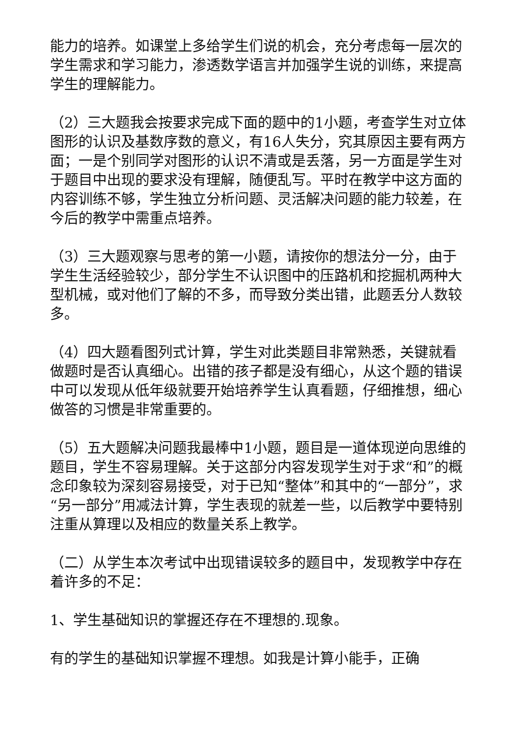能力的培养。如课堂上多给学生们说的机会，充分考虑每一层次的学生需求和学习能力，渗透数学语言并加强学生说的训练，来提高学生的理解能力。
（2）三大题我会按要求完成下面的题中的1小题，考查学生对立体图形的认识及基数序数的意义，有16人失分，究其原因主要有两方面；一是个别同学对图形的认识不清或是丢落，另一方面是学生对于题目中出现的要求没有理解，随便乱写。平时在教学中这方面的内容训练不够，学生独立分析问题、灵活解决问题的能力较差，在今后的教学中需重点培养。
（3）三大题观察与思考的第一小题，请按你的想法分一分，由于学生生活经验较少，部分学生不认识图中的压路机和挖掘机两种大型机械，或对他们了解的不多，而导致分类出错，此题丢分人数较多。
（4）四大题看图列式计算，学生对此类题目非常熟悉，关键就看做题时是否认真细心。出错的孩子都是没有细心，从这个题的错误中可以发现从低年级就要开始培养学生认真看题，仔细推想，细心做答的习惯是非常重要的。
（5）五大题解决问题我最棒中1小题，题目是一道体现逆向思维的题目，学生不容易理解。关于这部分内容发现学生对于求“和”的概念印象较为深刻容易接受，对于已知“整体”和其中的“一部分”，求“另一部分”用减法计算，学生表现的就差一些，以后教学中要特别注重从算理以及相应的数量关系上教学。
（二）从学生本次考试中出现错误较多的题目中，发现教学中存在着许多的不足：
1、学生基础知识的掌握还存在不理想的.现象。
有的学生的基础知识掌握不理想。如我是计算小能手，正确